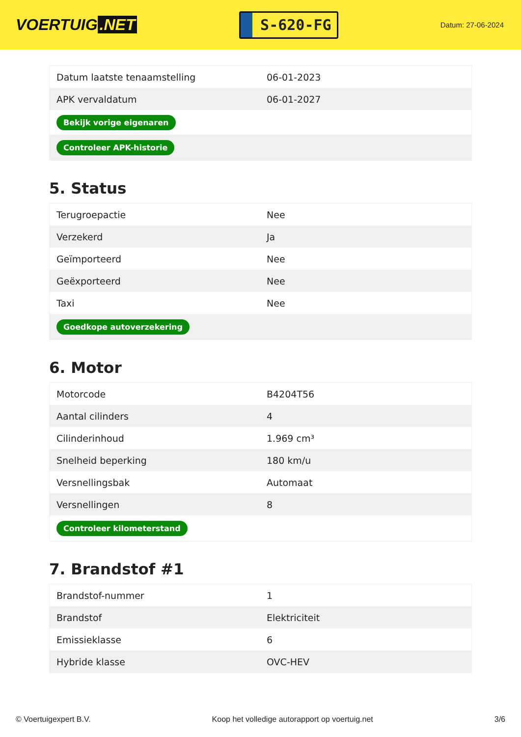VOERTUIG.NET
S-620-FG
Datum: 27-06-2024
| Datum laatste tenaamstelling | 06-01-2023 |
| APK vervaldatum | 06-01-2027 |
| Bekijk vorige eigenaren | |
| Controleer APK-historie | |
5. Status
| Terugroepactie | Nee |
| Verzekerd | Ja |
| Geïmporteerd | Nee |
| Geëxporteerd | Nee |
| Taxi | Nee |
| Goedkope autoverzekering | |
6. Motor
| Motorcode | B4204T56 |
| Aantal cilinders | 4 |
| Cilinderinhoud | 1.969 cm³ |
| Snelheid beperking | 180 km/u |
| Versnellingsbak | Automaat |
| Versnellingen | 8 |
| Controleer kilometerstand | |
7. Brandstof #1
| Brandstof-nummer | 1 |
| Brandstof | Elektriciteit |
| Emissieklasse | 6 |
| Hybride klasse | OVC-HEV |
© Voertuigexpert B.V. Koop het volledige autorapport op voertuig.net 3/6